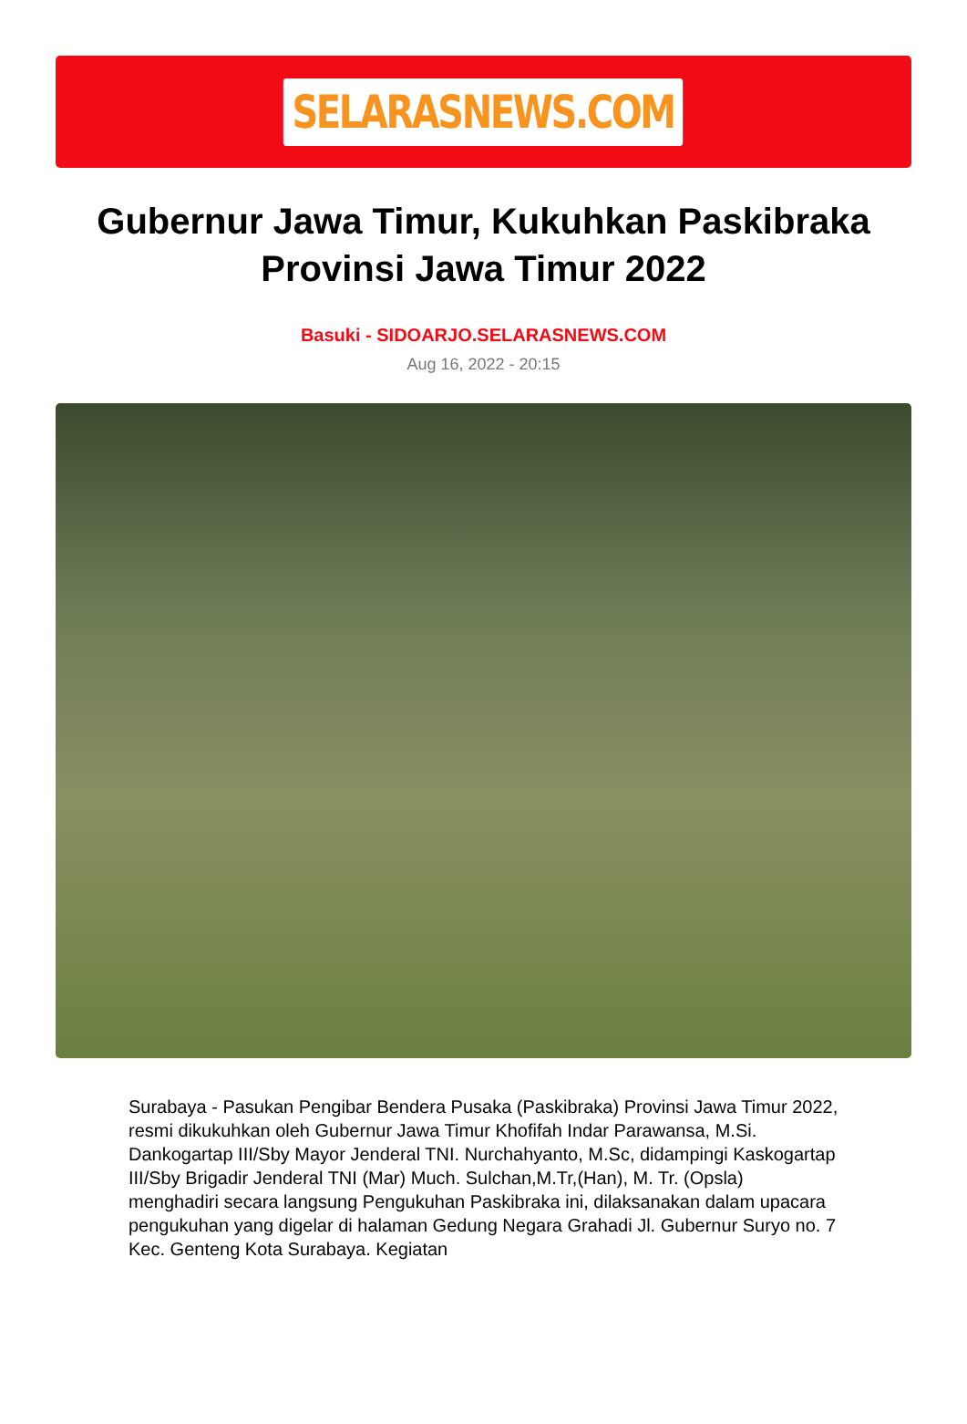SELARASNEWS.COM
Gubernur Jawa Timur, Kukuhkan Paskibraka Provinsi Jawa Timur 2022
Basuki - SIDOARJO.SELARASNEWS.COM
Aug 16, 2022 - 20:15
Surabaya - Pasukan Pengibar Bendera Pusaka (Paskibraka) Provinsi Jawa Timur 2022, resmi dikukuhkan oleh Gubernur Jawa Timur Khofifah Indar Parawansa, M.Si. Dankogartap III/Sby Mayor Jenderal TNI. Nurchahyanto, M.Sc, didampingi Kaskogartap III/Sby Brigadir Jenderal TNI (Mar) Much. Sulchan,M.Tr,(Han), M. Tr. (Opsla) menghadiri secara langsung Pengukuhan Paskibraka ini, dilaksanakan dalam upacara pengukuhan yang digelar di halaman Gedung Negara Grahadi Jl. Gubernur Suryo no. 7 Kec. Genteng Kota Surabaya. Kegiatan